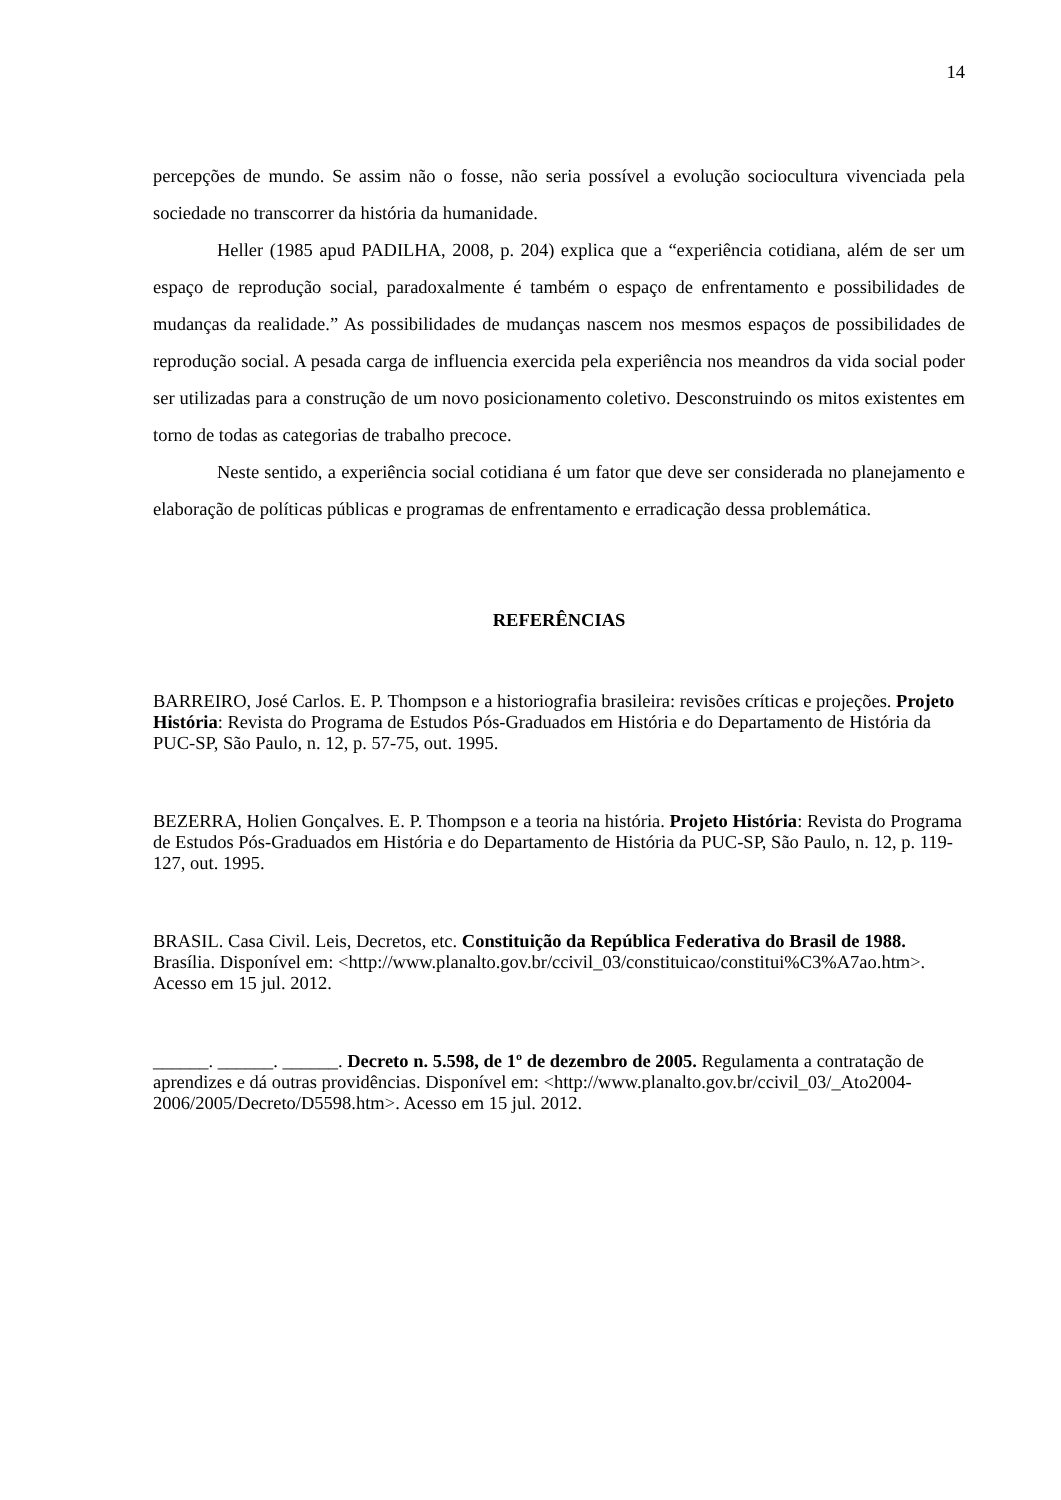14
percepções de mundo. Se assim não o fosse, não seria possível a evolução sociocultura vivenciada pela sociedade no transcorrer da história da humanidade.
Heller (1985 apud PADILHA, 2008, p. 204) explica que a “experiência cotidiana, além de ser um espaço de reprodução social, paradoxalmente é também o espaço de enfrentamento e possibilidades de mudanças da realidade.” As possibilidades de mudanças nascem nos mesmos espaços de possibilidades de reprodução social. A pesada carga de influencia exercida pela experiência nos meandros da vida social poder ser utilizadas para a construção de um novo posicionamento coletivo. Desconstruindo os mitos existentes em torno de todas as categorias de trabalho precoce.
Neste sentido, a experiência social cotidiana é um fator que deve ser considerada no planejamento e elaboração de políticas públicas e programas de enfrentamento e erradicação dessa problemática.
REFERÊNCIAS
BARREIRO, José Carlos. E. P. Thompson e a historiografia brasileira: revisões críticas e projeções. Projeto História: Revista do Programa de Estudos Pós-Graduados em História e do Departamento de História da PUC-SP, São Paulo, n. 12, p. 57-75, out. 1995.
BEZERRA, Holien Gonçalves. E. P. Thompson e a teoria na história. Projeto História: Revista do Programa de Estudos Pós-Graduados em História e do Departamento de História da PUC-SP, São Paulo, n. 12, p. 119-127, out. 1995.
BRASIL. Casa Civil. Leis, Decretos, etc. Constituição da República Federativa do Brasil de 1988. Brasília. Disponível em: <http://www.planalto.gov.br/ccivil_03/constituicao/constitui%C3%A7ao.htm>. Acesso em 15 jul. 2012.
______. ______. ______. Decreto n. 5.598, de 1º de dezembro de 2005. Regulamenta a contratação de aprendizes e dá outras providências. Disponível em: <http://www.planalto.gov.br/ccivil_03/_Ato2004-2006/2005/Decreto/D5598.htm>. Acesso em 15 jul. 2012.